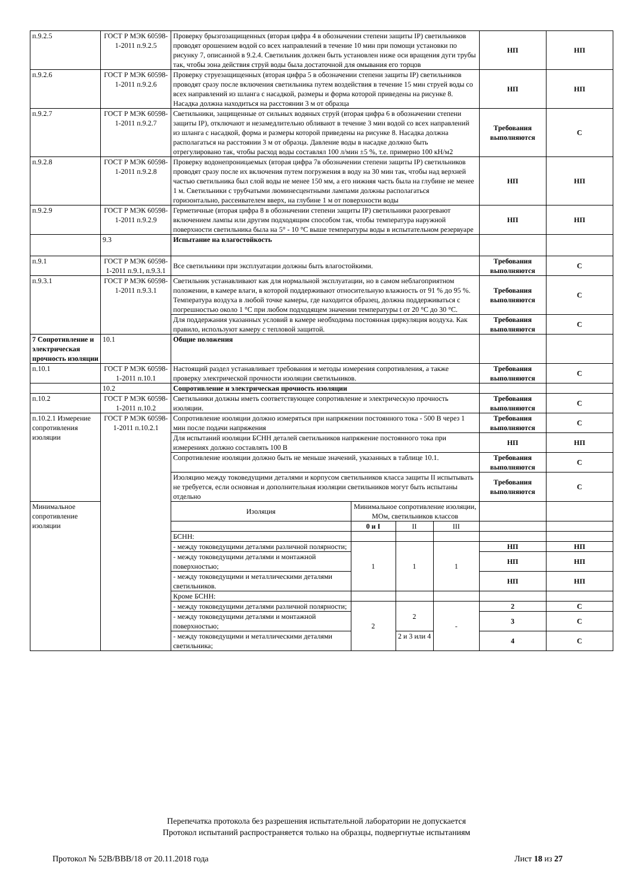| п.9.2.5 | ГОСТ Р МЭК 60598-1-2011 п.9.2.5 | Проверку брызгозащищенных (вторая цифра 4 в обозначении степени защиты IP) светильников проводят орошением водой со всех направлений в течение 10 мин при помощи установки по рисунку 7, описанной в 9.2.4. Светильник должен быть установлен ниже оси вращения дуги трубы так, чтобы зона действия струй воды была достаточной для омывания его торцов | | | | НП | НП |
| п.9.2.6 | ГОСТ Р МЭК 60598-1-2011 п.9.2.6 | Проверку струезащищенных (вторая цифра 5 в обозначении степени защиты IP) светильников проводят сразу после включения светильника путем воздействия в течение 15 мин струей воды со всех направлений из шланга с насадкой, размеры и форма которой приведены на рисунке 8. Насадка должна находиться на расстоянии 3 м от образца | | | | НП | НП |
| п.9.2.7 | ГОСТ Р МЭК 60598-1-2011 п.9.2.7 | Светильники, защищенные от сильных водяных струй (вторая цифра 6 в обозначении степени защиты IP), отключают и незамедлительно обливают в течение 3 мин водой со всех направлений из шланга с насадкой, форма и размеры которой приведены на рисунке 8. Насадка должна располагаться на расстоянии 3 м от образца. Давление воды в насадке должно быть отрегулировано так, чтобы расход воды составлял 100 л/мин ±5 %, т.е. примерно 100 кН/м2 | | | | Требования выполняются | С |
| п.9.2.8 | ГОСТ Р МЭК 60598-1-2011 п.9.2.8 | Проверку водонепроницаемых (вторая цифра 7в обозначении степени защиты IP) светильников проводят сразу после их включения путем погружения в воду на 30 мин так, чтобы над верхней частью светильника был слой воды не менее 150 мм, а его нижняя часть была на глубине не менее 1 м. Светильники с трубчатыми люминесцентными лампами должны располагаться горизонтально, рассеивателем вверх, на глубине 1 м от поверхности воды | | | | НП | НП |
| п.9.2.9 | ГОСТ Р МЭК 60598-1-2011 п.9.2.9 | Герметичные (вторая цифра 8 в обозначении степени защиты IP) светильники разогревают включением лампы или другим подходящим способом так, чтобы температура наружной поверхности светильника была на 5° - 10 °С выше температуры воды в испытательном резервуаре | | | | НП | НП |
| | 9.3 | Испытание на влагостойкость | | | | | |
| п.9.1 | ГОСТ Р МЭК 60598-1-2011 п.9.1, п.9.3.1 | Все светильники при эксплуатации должны быть влагостойкими. | | | | Требования выполняются | С |
| п.9.3.1 | ГОСТ Р МЭК 60598-1-2011 п.9.3.1 | Светильник устанавливают как для нормальной эксплуатации, но в самом неблагоприятном положении, в камере влаги, в которой поддерживают относительную влажность от 91 % до 95 %. Температура воздуха в любой точке камеры, где находится образец, должна поддерживаться с погрешностью около 1 °С при любом подходящем значении температуры t от 20 °С до 30 °С. | | | | Требования выполняются | С |
| | | Для поддержания указанных условий в камере необходима постоянная циркуляция воздуха. Как правило, используют камеру с тепловой защитой. | | | | Требования выполняются | С |
| 7 Сопротивление и электрическая прочность изоляции | 10.1 | Общие положения | | | | | |
| п.10.1 | ГОСТ Р МЭК 60598-1-2011 п.10.1 | Настоящий раздел устанавливает требования и методы измерения сопротивления, а также проверку электрической прочности изоляции светильников. | | | | Требования выполняются | С |
| | 10.2 | Сопротивление и электрическая прочность изоляции | | | | | |
| п.10.2 | ГОСТ Р МЭК 60598-1-2011 п.10.2 | Светильники должны иметь соответствующее сопротивление и электрическую прочность изоляции. | | | | Требования выполняются | С |
| п.10.2.1 Измерение сопротивления изоляции | ГОСТ Р МЭК 60598-1-2011 п.10.2.1 | Сопротивление изоляции должно измеряться при напряжении постоянного тока - 500 В через 1 мин после подачи напряжения | | | | Требования выполняются | С |
| | | Для испытаний изоляции БСНН деталей светильников напряжение постоянного тока при измерениях должно составлять 100 В | | | | НП | НП |
| | | Сопротивление изоляции должно быть не меньше значений, указанных в таблице 10.1. | | | | Требования выполняются | С |
| | | Изоляцию между токоведущими деталями и корпусом светильников класса защиты II испытывать не требуется, если основная и дополнительная изоляции светильников могут быть испытаны отдельно | | | | Требования выполняются | С |
| Минимальное сопротивление изоляции | | Изоляция | Минимальное сопротивление изоляции, МОм, светильников классов | | | | |
| | | | 0 и I | II | III | | |
| | | БСНН: | | | | | |
| | | - между токоведущими деталями различной полярности; | 1 | 1 | 1 | НП | НП |
| | | - между токоведущими деталями и монтажной поверхностью; | | | | НП | НП |
| | | - между токоведущими и металлическими деталями светильников. | | | | НП | НП |
| | | Кроме БСНН: | | | | | |
| | | - между токоведущими деталями различной полярности; | 2 | 2 | - | 2 | С |
| | | - между токоведущими деталями и монтажной поверхностью; | | | | 3 | С |
| | | - между токоведущими и металлическими деталями светильника; | | 2 и 3 или 4 | | 4 | С |
Перепечатка протокола без разрешения испытательной лаборатории не допускается
Протокол испытаний распространяется только на образцы, подвергнутые испытаниям
Протокол № 52В/ВВВ/18 от 20.11.2018 года Лист 18 из 27